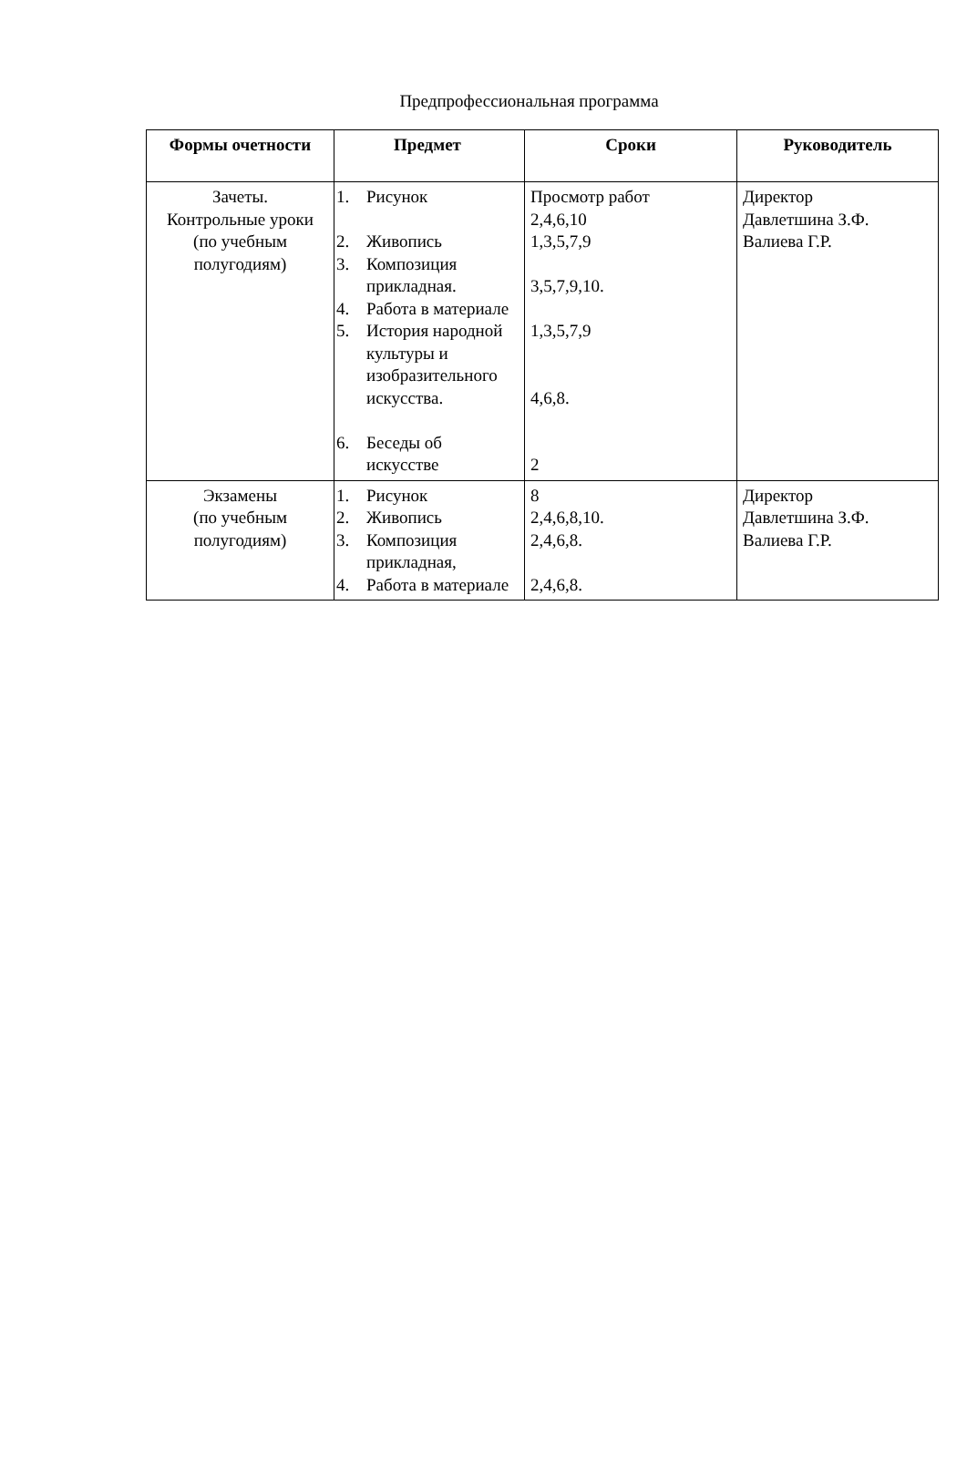Предпрофессиональная программа
| Формы очетности | Предмет | Сроки | Руководитель |
| --- | --- | --- | --- |
| Зачеты. Контрольные уроки (по учебным полугодиям) | 1. Рисунок 2. Живопись 3. Композиция прикладная. 4. Работа в материале 5. История народной культуры и изобразительного искусства. 6. Беседы об искусстве | Просмотр работ 2,4,6,10 1,3,5,7,9 3,5,7,9,10. 1,3,5,7,9 4,6,8. 2 | Директор Давлетшина З.Ф. Валиева Г.Р. |
| Экзамены (по учебным полугодиям) | 1. Рисунок 2. Живопись 3. Композиция прикладная, 4. Работа в материале | 8 2,4,6,8,10. 2,4,6,8. 2,4,6,8. | Директор Давлетшина З.Ф. Валиева Г.Р. |